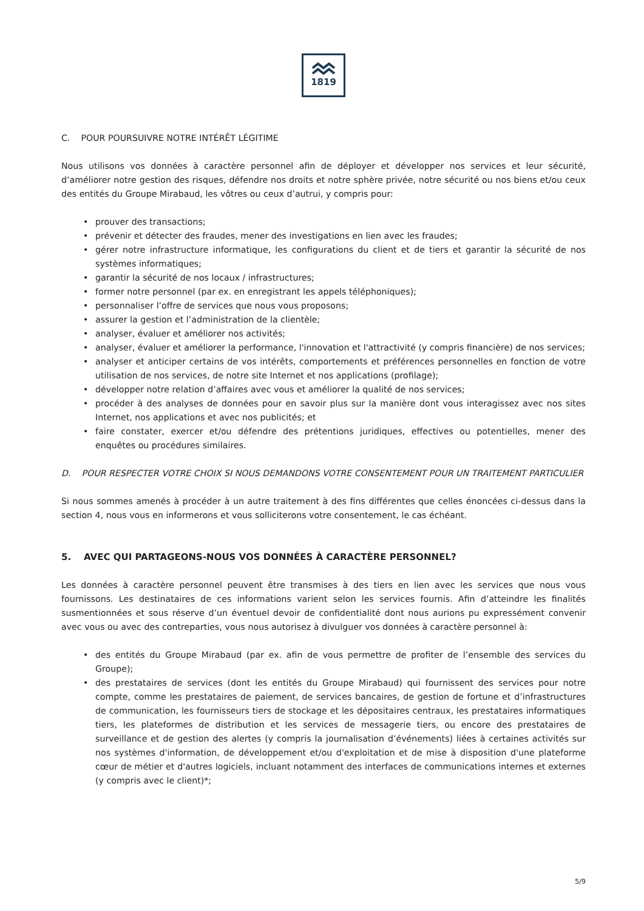1819
C. POUR POURSUIVRE NOTRE INTÉRÊT LÉGITIME
Nous utilisons vos données à caractère personnel afin de déployer et développer nos services et leur sécurité, d’améliorer notre gestion des risques, défendre nos droits et notre sphère privée, notre sécurité ou nos biens et/ou ceux des entités du Groupe Mirabaud, les vôtres ou ceux d’autrui, y compris pour:
• prouver des transactions;
• prévenir et détecter des fraudes, mener des investigations en lien avec les fraudes;
• gérer notre infrastructure informatique, les configurations du client et de tiers et garantir la sécurité de nos systèmes informatiques;
• garantir la sécurité de nos locaux / infrastructures;
• former notre personnel (par ex. en enregistrant les appels téléphoniques);
• personnaliser l’offre de services que nous vous proposons;
• assurer la gestion et l’administration de la clientèle;
• analyser, évaluer et améliorer nos activités;
• analyser, évaluer et améliorer la performance, l'innovation et l'attractivité (y compris financière) de nos services;
• analyser et anticiper certains de vos intérêts, comportements et préférences personnelles en fonction de votre utilisation de nos services, de notre site Internet et nos applications (profilage);
• développer notre relation d’affaires avec vous et améliorer la qualité de nos services;
• procéder à des analyses de données pour en savoir plus sur la manière dont vous interagissez avec nos sites Internet, nos applications et avec nos publicités; et
• faire constater, exercer et/ou défendre des prétentions juridiques, effectives ou potentielles, mener des enquêtes ou procédures similaires.
D. POUR RESPECTER VOTRE CHOIX SI NOUS DEMANDONS VOTRE CONSENTEMENT POUR UN TRAITEMENT PARTICULIER
Si nous sommes amenés à procéder à un autre traitement à des fins différentes que celles énoncées ci-dessus dans la section 4, nous vous en informerons et vous solliciterons votre consentement, le cas échéant.
5. AVEC QUI PARTAGEONS-NOUS VOS DONNÉES À CARACTÈRE PERSONNEL?
Les données à caractère personnel peuvent être transmises à des tiers en lien avec les services que nous vous fournissons. Les destinataires de ces informations varient selon les services fournis. Afin d’atteindre les finalités susmentionnées et sous réserve d’un éventuel devoir de confidentialité dont nous aurions pu expressément convenir avec vous ou avec des contreparties, vous nous autorisez à divulguer vos données à caractère personnel à:
• des entités du Groupe Mirabaud (par ex. afin de vous permettre de profiter de l’ensemble des services du Groupe);
• des prestataires de services (dont les entités du Groupe Mirabaud) qui fournissent des services pour notre compte, comme les prestataires de paiement, de services bancaires, de gestion de fortune et d’infrastructures de communication, les fournisseurs tiers de stockage et les dépositaires centraux, les prestataires informatiques tiers, les plateformes de distribution et les services de messagerie tiers, ou encore des prestataires de surveillance et de gestion des alertes (y compris la journalisation d’événements) liées à certaines activités sur nos systèmes d'information, de développement et/ou d'exploitation et de mise à disposition d'une plateforme cœur de métier et d'autres logiciels, incluant notamment des interfaces de communications internes et externes (y compris avec le client)*;
5/9